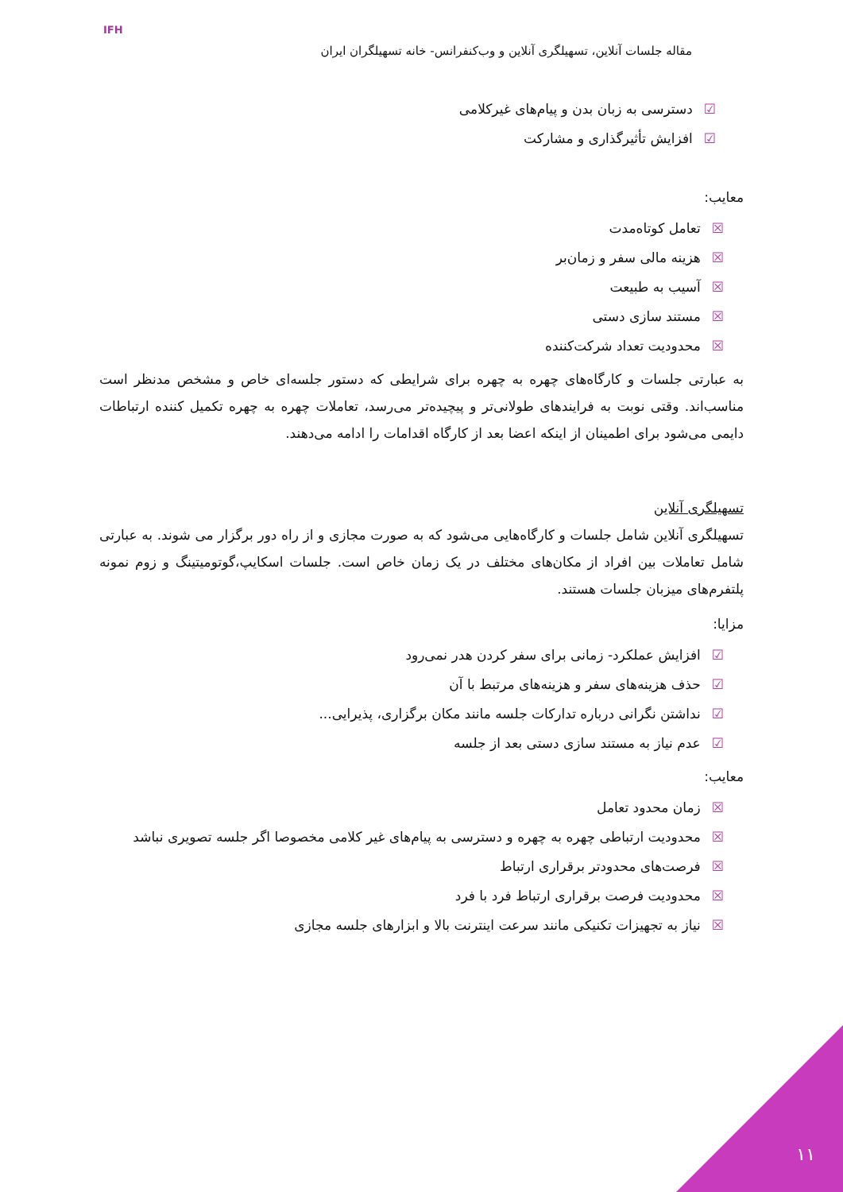IFH
مقاله جلسات آنلاین، تسهیلگری آنلاین و وب‌کنفرانس- خانه تسهیلگران ایران
☑دسترسی به زبان بدن و پیام‌های غیرکلامی
☑افزایش تأثیرگذاری و مشارکت
معایب:
☒تعامل کوتاه‌مدت
☒هزینه مالی سفر و زمان‌بر
☒آسیب به طبیعت
☒مستند سازی دستی
☒محدودیت تعداد شرکت‌کننده
به عبارتی جلسات و کارگاه‌های چهره به چهره برای شرایطی که دستور جلسه‌ای خاص و مشخص مدنظر است مناسب‌اند. وقتی نوبت به فرایندهای طولانی‌تر و پیچیده‌تر می‌رسد، تعاملات چهره به چهره تکمیل کننده ارتباطات دایمی می‌شود برای اطمینان از اینکه اعضا بعد از کارگاه اقدامات را ادامه می‌دهند.
تسهیلگری آنلاین
تسهیلگری آنلاین شامل جلسات و کارگاه‌هایی می‌شود که به صورت مجازی و از راه دور برگزار می شوند. به عبارتی شامل تعاملات بین افراد از مکان‌های مختلف در یک زمان خاص است. جلسات اسکایپ،گوتومیتینگ و زوم نمونه پلتفرم‌های میزبان جلسات هستند.
مزایا:
☑افزایش عملکرد- زمانی برای سفر کردن هدر نمی‌رود
☑حذف هزینه‌های سفر و هزینه‌های مرتبط با آن
☑نداشتن نگرانی درباره تدارکات جلسه مانند مکان برگزاری، پذیرایی...
☑عدم نیاز به مستند سازی دستی بعد از جلسه
معایب:
☒زمان محدود تعامل
☒محدودیت ارتباطی چهره به چهره و دسترسی به پیام‌های غیر کلامی مخصوصا اگر جلسه تصویری نباشد
☒فرصت‌های محدودتر برقراری ارتباط
☒محدودیت فرصت برقراری ارتباط فرد با فرد
☒نیاز به تجهیزات تکنیکی مانند سرعت اینترنت بالا و ابزارهای جلسه مجازی
۱۱